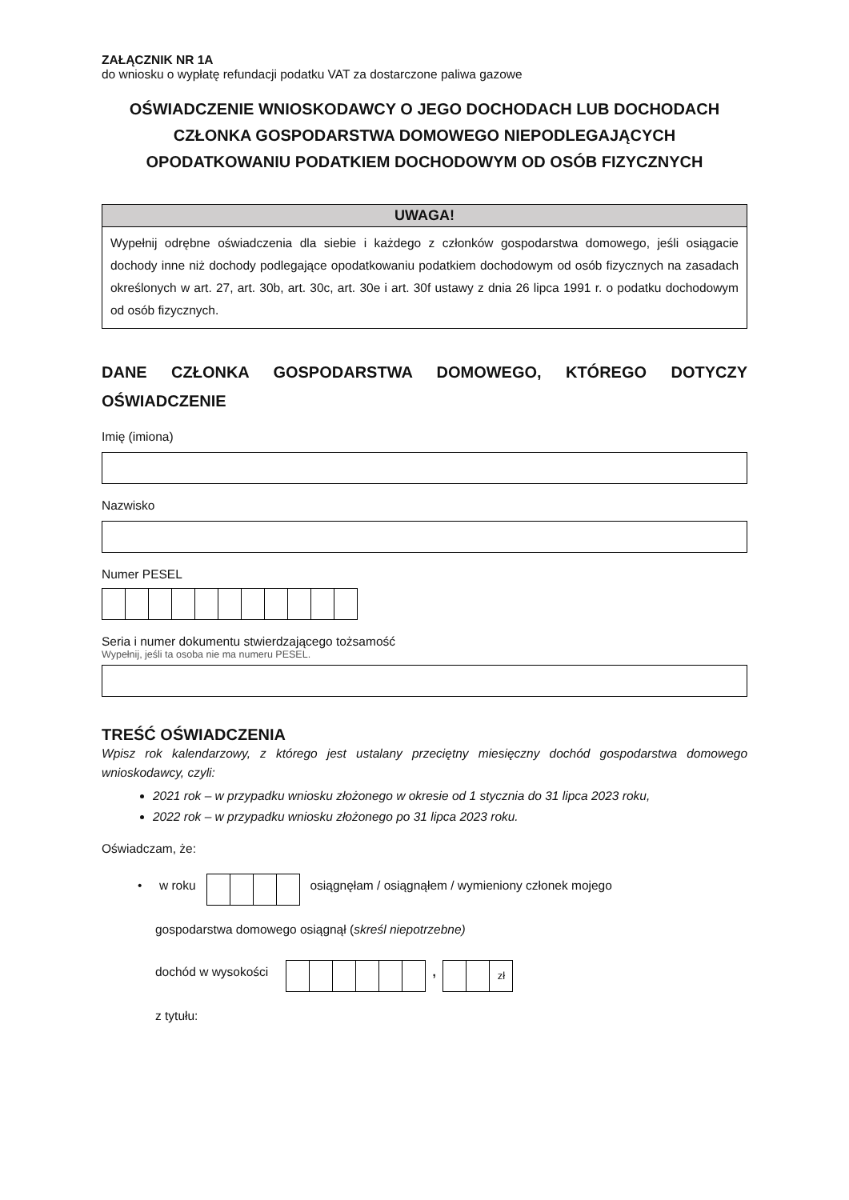ZAŁĄCZNIK NR 1A
do wniosku o wypłatę refundacji podatku VAT za dostarczone paliwa gazowe
OŚWIADCZENIE WNIOSKODAWCY O JEGO DOCHODACH LUB DOCHODACH CZŁONKA GOSPODARSTWA DOMOWEGO NIEPODLEGAJĄCYCH OPODATKOWANIU PODATKIEM DOCHODOWYM OD OSÓB FIZYCZNYCH
UWAGA!
Wypełnij odrębne oświadczenia dla siebie i każdego z członków gospodarstwa domowego, jeśli osiągacie dochody inne niż dochody podlegające opodatkowaniu podatkiem dochodowym od osób fizycznych na zasadach określonych w art. 27, art. 30b, art. 30c, art. 30e i art. 30f ustawy z dnia 26 lipca 1991 r. o podatku dochodowym od osób fizycznych.
DANE CZŁONKA GOSPODARSTWA DOMOWEGO, KTÓREGO DOTYCZY
OŚWIADCZENIE
Imię (imiona)
Nazwisko
Numer PESEL
Seria i numer dokumentu stwierdzającego tożsamość
Wypełnij, jeśli ta osoba nie ma numeru PESEL.
TREŚĆ OŚWIADCZENIA
Wpisz rok kalendarzowy, z którego jest ustalany przeciętny miesięczny dochód gospodarstwa domowego wnioskodawcy, czyli:
2021 rok – w przypadku wniosku złożonego w okresie od 1 stycznia do 31 lipca 2023 roku,
2022 rok – w przypadku wniosku złożonego po 31 lipca 2023 roku.
Oświadczam, że:
• w roku
osiągnęłam / osiągnąłem / wymieniony członek mojego
gospodarstwa domowego osiągnął (skreśl niepotrzebne)
dochód w wysokości
,
zł
z tytułu: